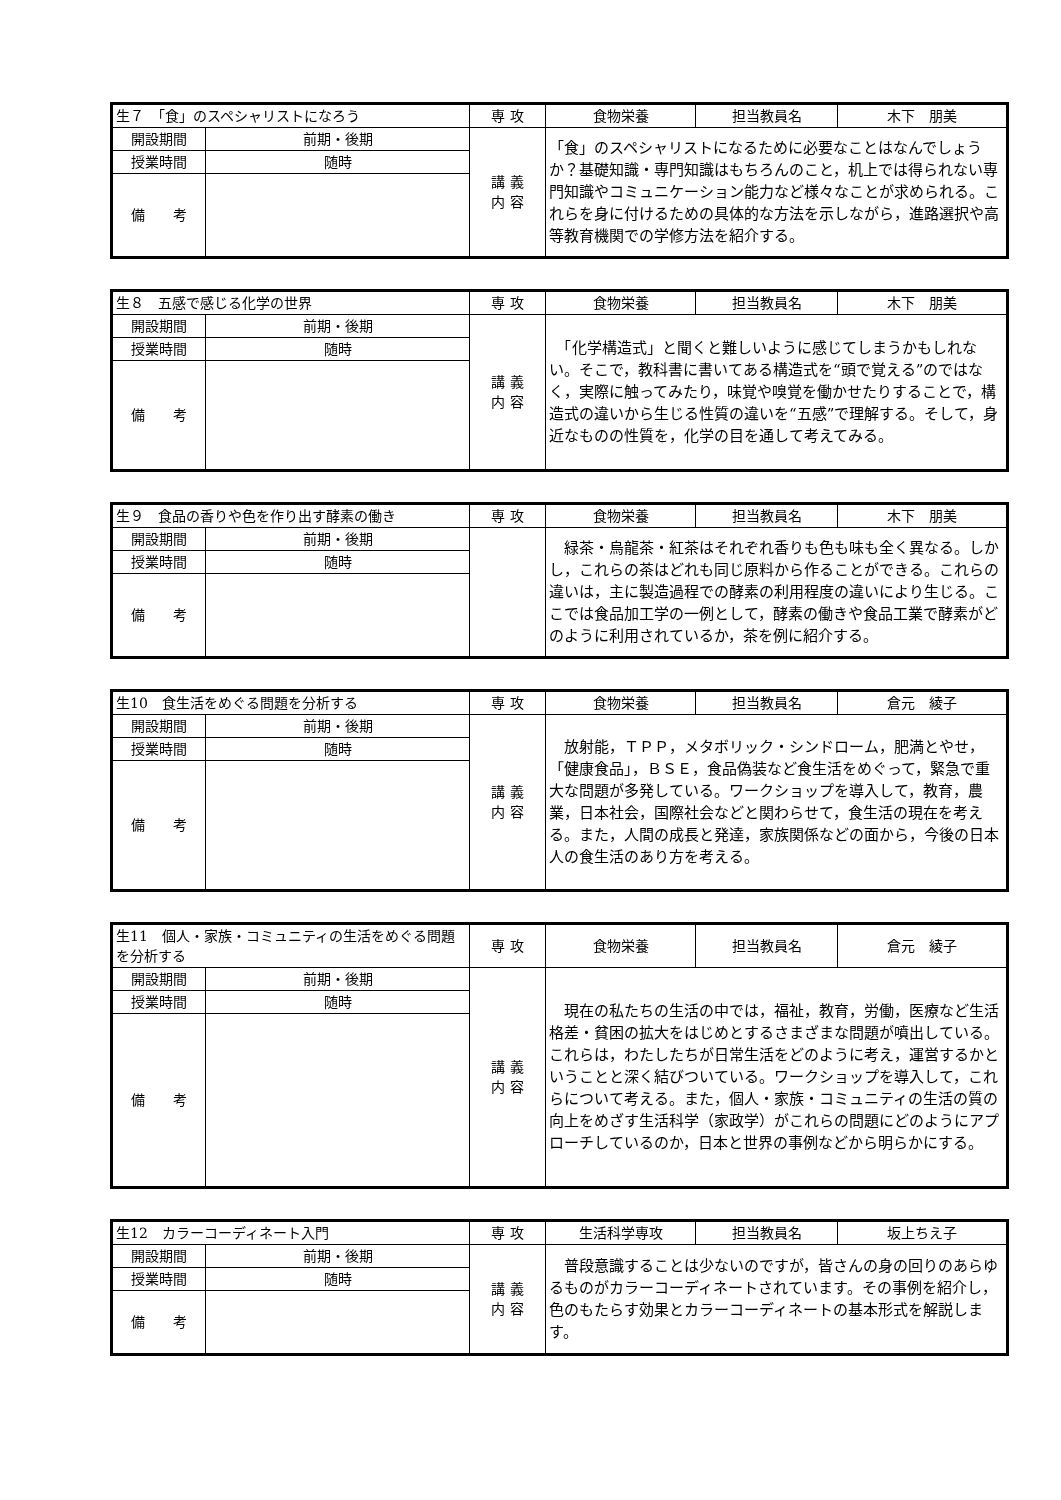| 生７ 「食」のスペシャリストになろう | | 専 攻 | 食物栄養 | 担当教員名 | 木下 朋美 |
| 開設期間 | 前期・後期 | 講 義 内 容 | 「食」のスペシャリストになるために必要なことはなんでしょうか？基礎知識・専門知識はもちろんのこと，机上では得られない専門知識やコミュニケーション能力など様々なことが求められる。これらを身に付けるための具体的な方法を示しながら，進路選択や高等教育機関での学修方法を紹介する。 | | |
| 授業時間 | 随時 | | | | |
| 備 考 | | | | | |
| 生８ 五感で感じる化学の世界 | | 専 攻 | 食物栄養 | 担当教員名 | 木下 朋美 |
| 開設期間 | 前期・後期 | 講 義 内 容 | 「化学構造式」と聞くと難しいように感じてしまうかもしれない。そこで，教科書に書いてある構造式を“頭で覚える”のではなく，実際に触ってみたり，味覚や嗅覚を働かせたりすることで，構造式の違いから生じる性質の違いを“五感”で理解する。そして，身近なものの性質を，化学の目を通して考えてみる。 | | |
| 授業時間 | 随時 | | | | |
| 備 考 | | | | | |
| 生９ 食品の香りや色を作り出す酵素の働き | | 専 攻 | 食物栄養 | 担当教員名 | 木下 朋美 |
| 開設期間 | 前期・後期 | | 緑茶・烏龍茶・紅茶はそれぞれ香りも色も味も全く異なる。しかし，これらの茶はどれも同じ原料から作ることができる。これらの違いは，主に製造過程での酵素の利用程度の違いにより生じる。ここでは食品加工学の一例として，酵素の働きや食品工業で酵素がどのように利用されているか，茶を例に紹介する。 | | |
| 授業時間 | 随時 | | | | |
| 備 考 | | | | | |
| 生10 食生活をめぐる問題を分析する | | 専 攻 | 食物栄養 | 担当教員名 | 倉元 綾子 |
| 開設期間 | 前期・後期 | 講 義 内 容 | 放射能，ＴＰＰ，メタボリック・シンドローム，肥満とやせ，「健康食品」，ＢＳＥ，食品偽装など食生活をめぐって，緊急で重大な問題が多発している。ワークショップを導入して，教育，農業，日本社会，国際社会などと関わらせて，食生活の現在を考える。また，人間の成長と発達，家族関係などの面から，今後の日本人の食生活のあり方を考える。 | | |
| 授業時間 | 随時 | | | | |
| 備 考 | | | | | |
| 生11 個人・家族・コミュニティの生活をめぐる問題を分析する | | 専 攻 | 食物栄養 | 担当教員名 | 倉元 綾子 |
| 開設期間 | 前期・後期 | 講 義 内 容 | 現在の私たちの生活の中では，福祉，教育，労働，医療など生活格差・貧困の拡大をはじめとするさまざまな問題が噴出している。これらは，わたしたちが日常生活をどのように考え，運営するかということと深く結びついている。ワークショップを導入して，これらについて考える。また，個人・家族・コミュニティの生活の質の向上をめざす生活科学（家政学）がこれらの問題にどのようにアプローチしているのか，日本と世界の事例などから明らかにする。 | | |
| 授業時間 | 随時 | | | | |
| 備 考 | | | | | |
| 生12 カラーコーディネート入門 | | 専 攻 | 生活科学専攻 | 担当教員名 | 坂上ちえ子 |
| 開設期間 | 前期・後期 | 講 義 内 容 | 普段意識することは少ないのですが，皆さんの身の回りのあらゆるものがカラーコーディネートされています。その事例を紹介し，色のもたらす効果とカラーコーディネートの基本形式を解説します。 | | |
| 授業時間 | 随時 | | | | |
| 備 考 | | | | | |